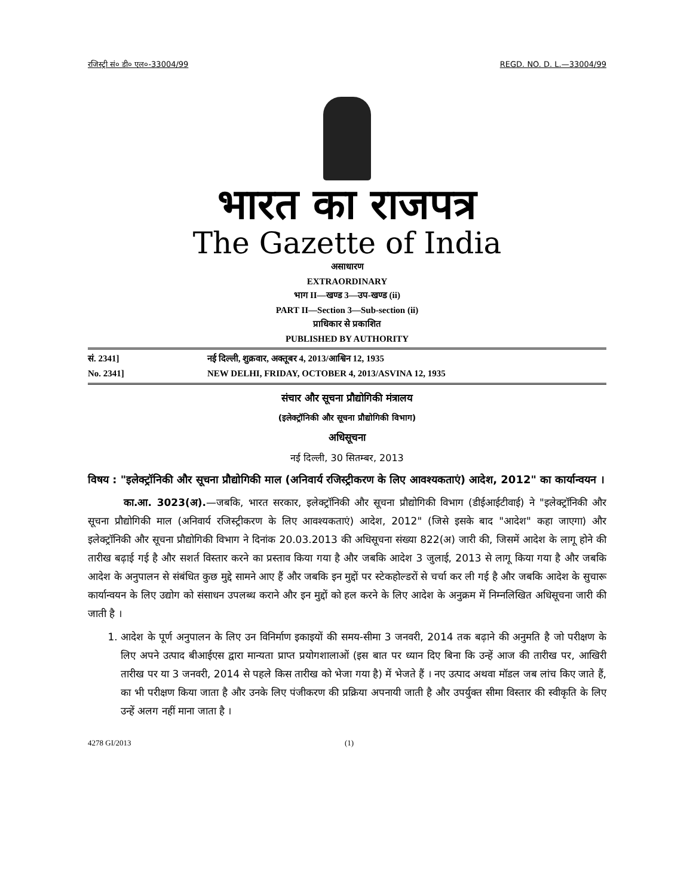रजिस्ट्री सं० डी० एल०-33004/99 REGD. NO. D. L.—33004/99
भारत का राजपत्र
The Gazette of India
असाधारण
EXTRAORDINARY
भाग II—खण्ड 3—उप-खण्ड (ii)
PART II—Section 3—Sub-section (ii)
प्राधिकार से प्रकाशित
PUBLISHED BY AUTHORITY
सं. 2341] नई दिल्ली, शुक्रवार, अक्तूबर 4, 2013/आश्विन 12, 1935
No. 2341] NEW DELHI, FRIDAY, OCTOBER 4, 2013/ASVINA 12, 1935
संचार और सूचना प्रौद्योगिकी मंत्रालय
(इलेक्ट्रॉनिकी और सूचना प्रौद्योगिकी विभाग)
अधिसूचना
नई दिल्ली, 30 सितम्बर, 2013
विषय : "इलेक्ट्रॉनिकी और सूचना प्रौद्योगिकी माल (अनिवार्य रजिस्ट्रीकरण के लिए आवश्यकताएं) आदेश, 2012" का कार्यान्वयन ।
का.आ. 3023(अ).—जबकि, भारत सरकार, इलेक्ट्रॉनिकी और सूचना प्रौद्योगिकी विभाग (डीईआईटीवाई) ने "इलेक्ट्रॉनिकी और सूचना प्रौद्योगिकी माल (अनिवार्य रजिस्ट्रीकरण के लिए आवश्यकताएं) आदेश, 2012" (जिसे इसके बाद "आदेश" कहा जाएगा) और इलेक्ट्रॉनिकी और सूचना प्रौद्योगिकी विभाग ने दिनांक 20.03.2013 की अधिसूचना संख्या 822(अ) जारी की, जिसमें आदेश के लागू होने की तारीख बढ़ाई गई है और सशर्त विस्तार करने का प्रस्ताव किया गया है और जबकि आदेश 3 जुलाई, 2013 से लागू किया गया है और जबकि आदेश के अनुपालन से संबंधित कुछ मुद्दे सामने आए हैं और जबकि इन मुद्दों पर स्टेकहोल्डरों से चर्चा कर ली गई है और जबकि आदेश के सुचारू कार्यान्वयन के लिए उद्योग को संसाधन उपलब्ध कराने और इन मुद्दों को हल करने के लिए आदेश के अनुक्रम में निम्नलिखित अधिसूचना जारी की जाती है ।
1. आदेश के पूर्ण अनुपालन के लिए उन विनिर्माण इकाइयों की समय-सीमा 3 जनवरी, 2014 तक बढ़ाने की अनुमति है जो परीक्षण के लिए अपने उत्पाद बीआईएस द्वारा मान्यता प्राप्त प्रयोगशालाओं (इस बात पर ध्यान दिए बिना कि उन्हें आज की तारीख पर, आखिरी तारीख पर या 3 जनवरी, 2014 से पहले किस तारीख को भेजा गया है) में भेजते हैं । नए उत्पाद अथवा मॉडल जब लांच किए जाते हैं, का भी परीक्षण किया जाता है और उनके लिए पंजीकरण की प्रक्रिया अपनायी जाती है और उपर्युक्त सीमा विस्तार की स्वीकृति के लिए उन्हें अलग नहीं माना जाता है ।
4278 GI/2013 (1)